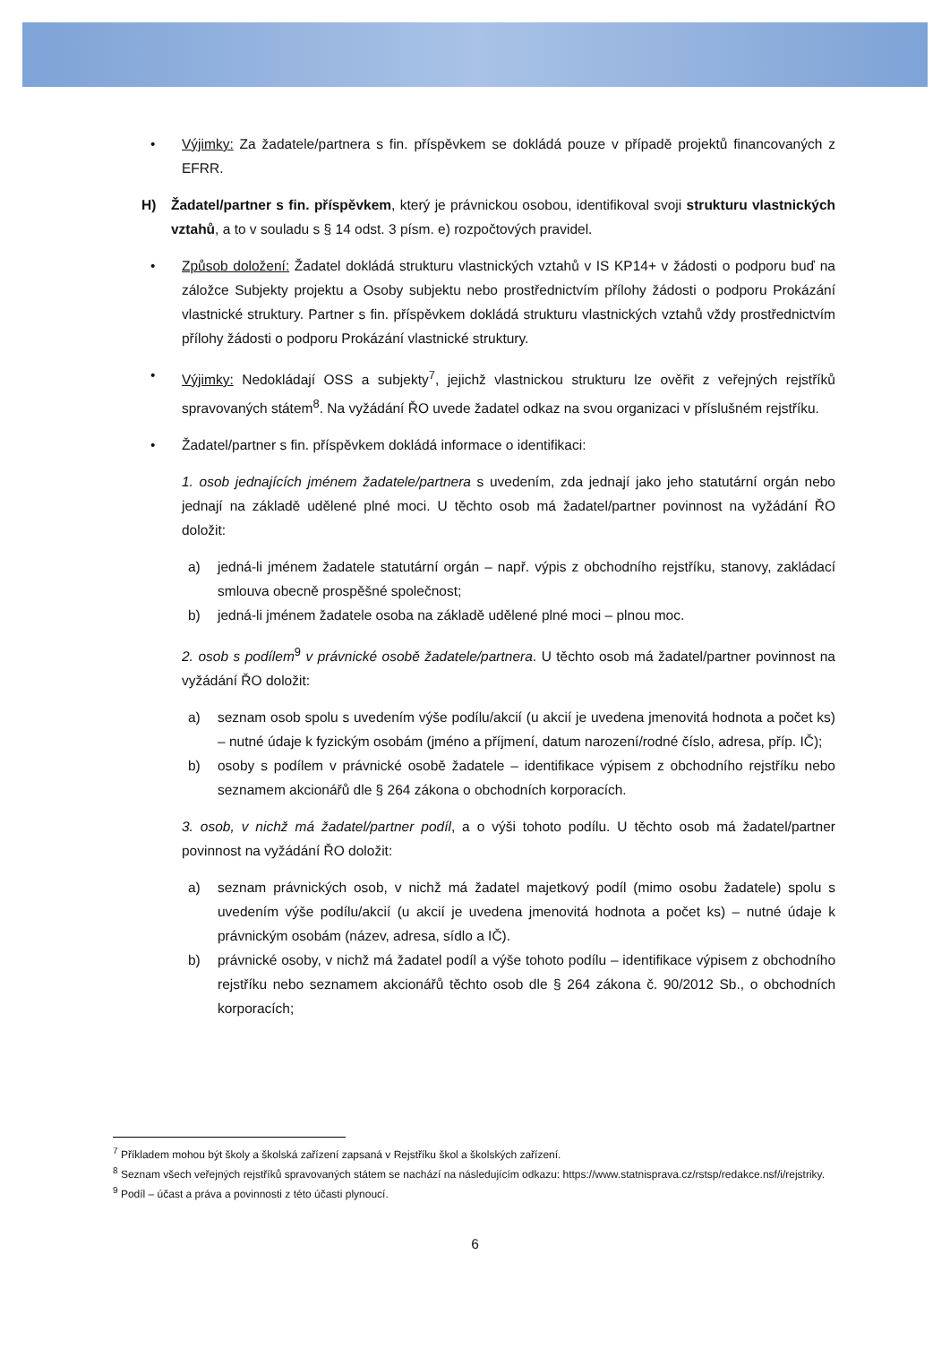• Výjimky: Za žadatele/partnera s fin. příspěvkem se dokládá pouze v případě projektů financovaných z EFRR.
H) Žadatel/partner s fin. příspěvkem, který je právnickou osobou, identifikoval svoji strukturu vlastnických vztahů, a to v souladu s § 14 odst. 3 písm. e) rozpočtových pravidel.
• Způsob doložení: Žadatel dokládá strukturu vlastnických vztahů v IS KP14+ v žádosti o podporu buď na záložce Subjekty projektu a Osoby subjektu nebo prostřednictvím přílohy žádosti o podporu Prokázání vlastnické struktury. Partner s fin. příspěvkem dokládá strukturu vlastnických vztahů vždy prostřednictvím přílohy žádosti o podporu Prokázání vlastnické struktury.
• Výjimky: Nedokládají OSS a subjekty<sup>7</sup>, jejichž vlastnickou strukturu lze ověřit z veřejných rejstříků spravovaných státem<sup>8</sup>. Na vyžádání ŘO uvede žadatel odkaz na svou organizaci v příslušném rejstříku.
• Žadatel/partner s fin. příspěvkem dokládá informace o identifikaci:
1. osob jednajících jménem žadatele/partnera s uvedením, zda jednají jako jeho statutární orgán nebo jednají na základě udělené plné moci. U těchto osob má žadatel/partner povinnost na vyžádání ŘO doložit:
a) jedná-li jménem žadatele statutární orgán – např. výpis z obchodního rejstříku, stanovy, zakládací smlouva obecně prospěšné společnost;
b) jedná-li jménem žadatele osoba na základě udělené plné moci – plnou moc.
2. osob s podílem<sup>9</sup> v právnické osobě žadatele/partnera. U těchto osob má žadatel/partner povinnost na vyžádání ŘO doložit:
a) seznam osob spolu s uvedením výše podílu/akcií (u akcií je uvedena jmenovitá hodnota a počet ks) – nutné údaje k fyzickým osobám (jméno a příjmení, datum narození/rodné číslo, adresa, příp. IČ);
b) osoby s podílem v právnické osobě žadatele – identifikace výpisem z obchodního rejstříku nebo seznamem akcionářů dle § 264 zákona o obchodních korporacích.
3. osob, v nichž má žadatel/partner podíl, a o výši tohoto podílu. U těchto osob má žadatel/partner povinnost na vyžádání ŘO doložit:
a) seznam právnických osob, v nichž má žadatel majetkový podíl (mimo osobu žadatele) spolu s uvedením výše podílu/akcií (u akcií je uvedena jmenovitá hodnota a počet ks) – nutné údaje k právnickým osobám (název, adresa, sídlo a IČ).
b) právnické osoby, v nichž má žadatel podíl a výše tohoto podílu – identifikace výpisem z obchodního rejstříku nebo seznamem akcionářů těchto osob dle § 264 zákona č. 90/2012 Sb., o obchodních korporacích;
<sup>7</sup> Příkladem mohou být školy a školská zařízení zapsaná v Rejstříku škol a školských zařízení.
<sup>8</sup> Seznam všech veřejných rejstříků spravovaných státem se nachází na následujícím odkazu: https://www.statnisprava.cz/rstsp/redakce.nsf/i/rejstriky.
<sup>9</sup> Podíl – účast a práva a povinnosti z této účasti plynoucí.
6